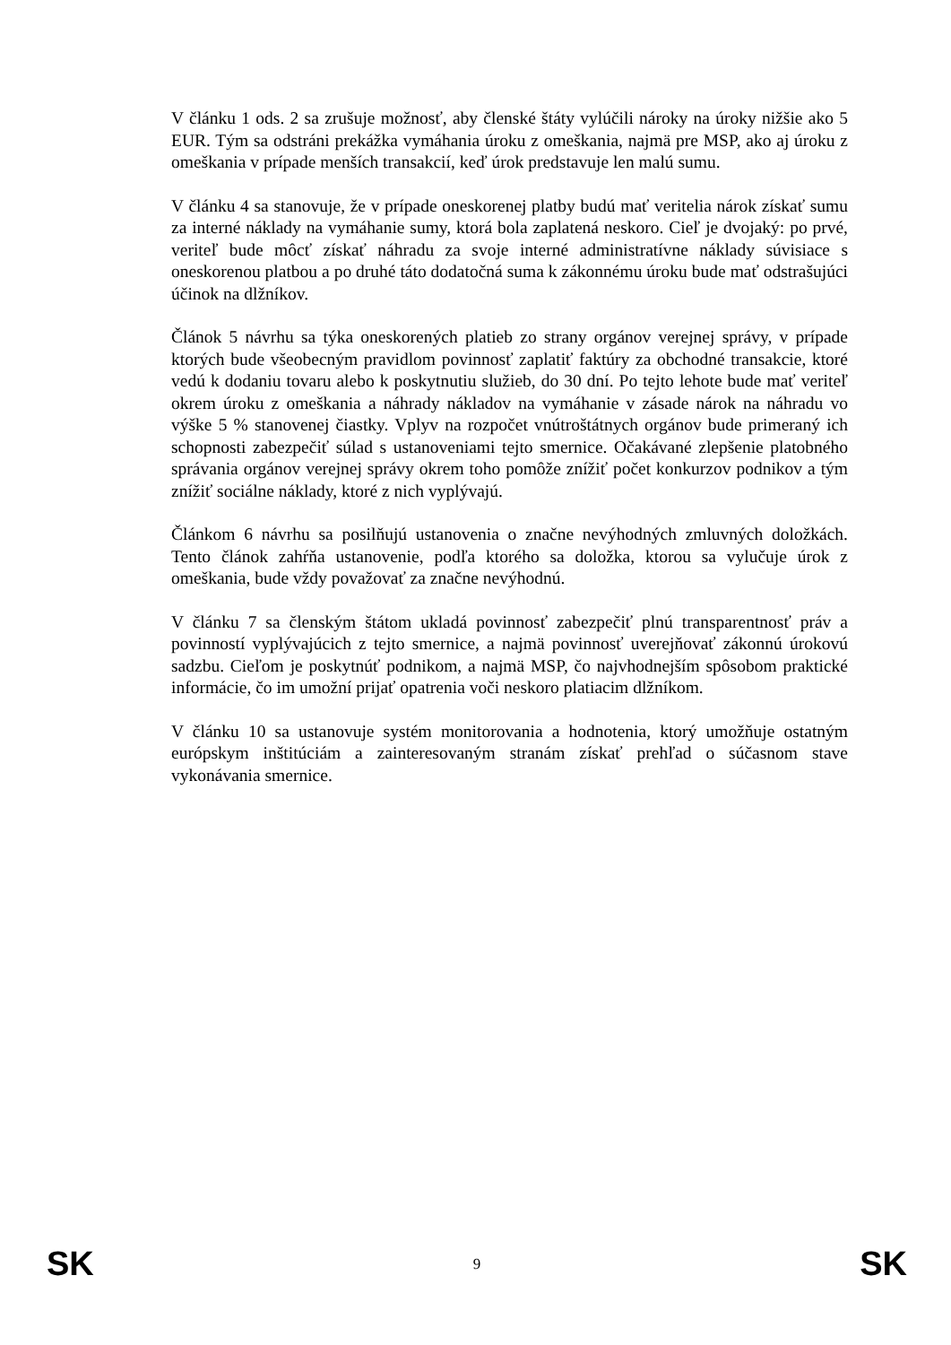V článku 1 ods. 2 sa zrušuje možnosť, aby členské štáty vylúčili nároky na úroky nižšie ako 5 EUR. Tým sa odstráni prekážka vymáhania úroku z omeškania, najmä pre MSP, ako aj úroku z omeškania v prípade menších transakcií, keď úrok predstavuje len malú sumu.
V článku 4 sa stanovuje, že v prípade oneskorenej platby budú mať veritelia nárok získať sumu za interné náklady na vymáhanie sumy, ktorá bola zaplatená neskoro. Cieľ je dvojaký: po prvé, veriteľ bude môcť získať náhradu za svoje interné administratívne náklady súvisiace s oneskorenou platbou a po druhé táto dodatočná suma k zákonnému úroku bude mať odstrašujúci účinok na dlžníkov.
Článok 5 návrhu sa týka oneskorených platieb zo strany orgánov verejnej správy, v prípade ktorých bude všeobecným pravidlom povinnosť zaplatiť faktúry za obchodné transakcie, ktoré vedú k dodaniu tovaru alebo k poskytnutiu služieb, do 30 dní. Po tejto lehote bude mať veriteľ okrem úroku z omeškania a náhrady nákladov na vymáhanie v zásade nárok na náhradu vo výške 5 % stanovenej čiastky. Vplyv na rozpočet vnútroštátnych orgánov bude primeraný ich schopnosti zabezpečiť súlad s ustanoveniami tejto smernice. Očakávané zlepšenie platobného správania orgánov verejnej správy okrem toho pomôže znížiť počet konkurzov podnikov a tým znížiť sociálne náklady, ktoré z nich vyplývajú.
Článkom 6 návrhu sa posilňujú ustanovenia o značne nevýhodných zmluvných doložkách. Tento článok zahŕňa ustanovenie, podľa ktorého sa doložka, ktorou sa vylučuje úrok z omeškania, bude vždy považovať za značne nevýhodnú.
V článku 7 sa členským štátom ukladá povinnosť zabezpečiť plnú transparentnosť práv a povinností vyplývajúcich z tejto smernice, a najmä povinnosť uverejňovať zákonnú úrokovú sadzbu. Cieľom je poskytnúť podnikom, a najmä MSP, čo najvhodnejším spôsobom praktické informácie, čo im umožní prijať opatrenia voči neskoro platiacim dlžníkom.
V článku 10 sa ustanovuje systém monitorovania a hodnotenia, ktorý umožňuje ostatným európskym inštitúciám a zainteresovaným stranám získať prehľad o súčasnom stave vykonávania smernice.
SK 9 SK